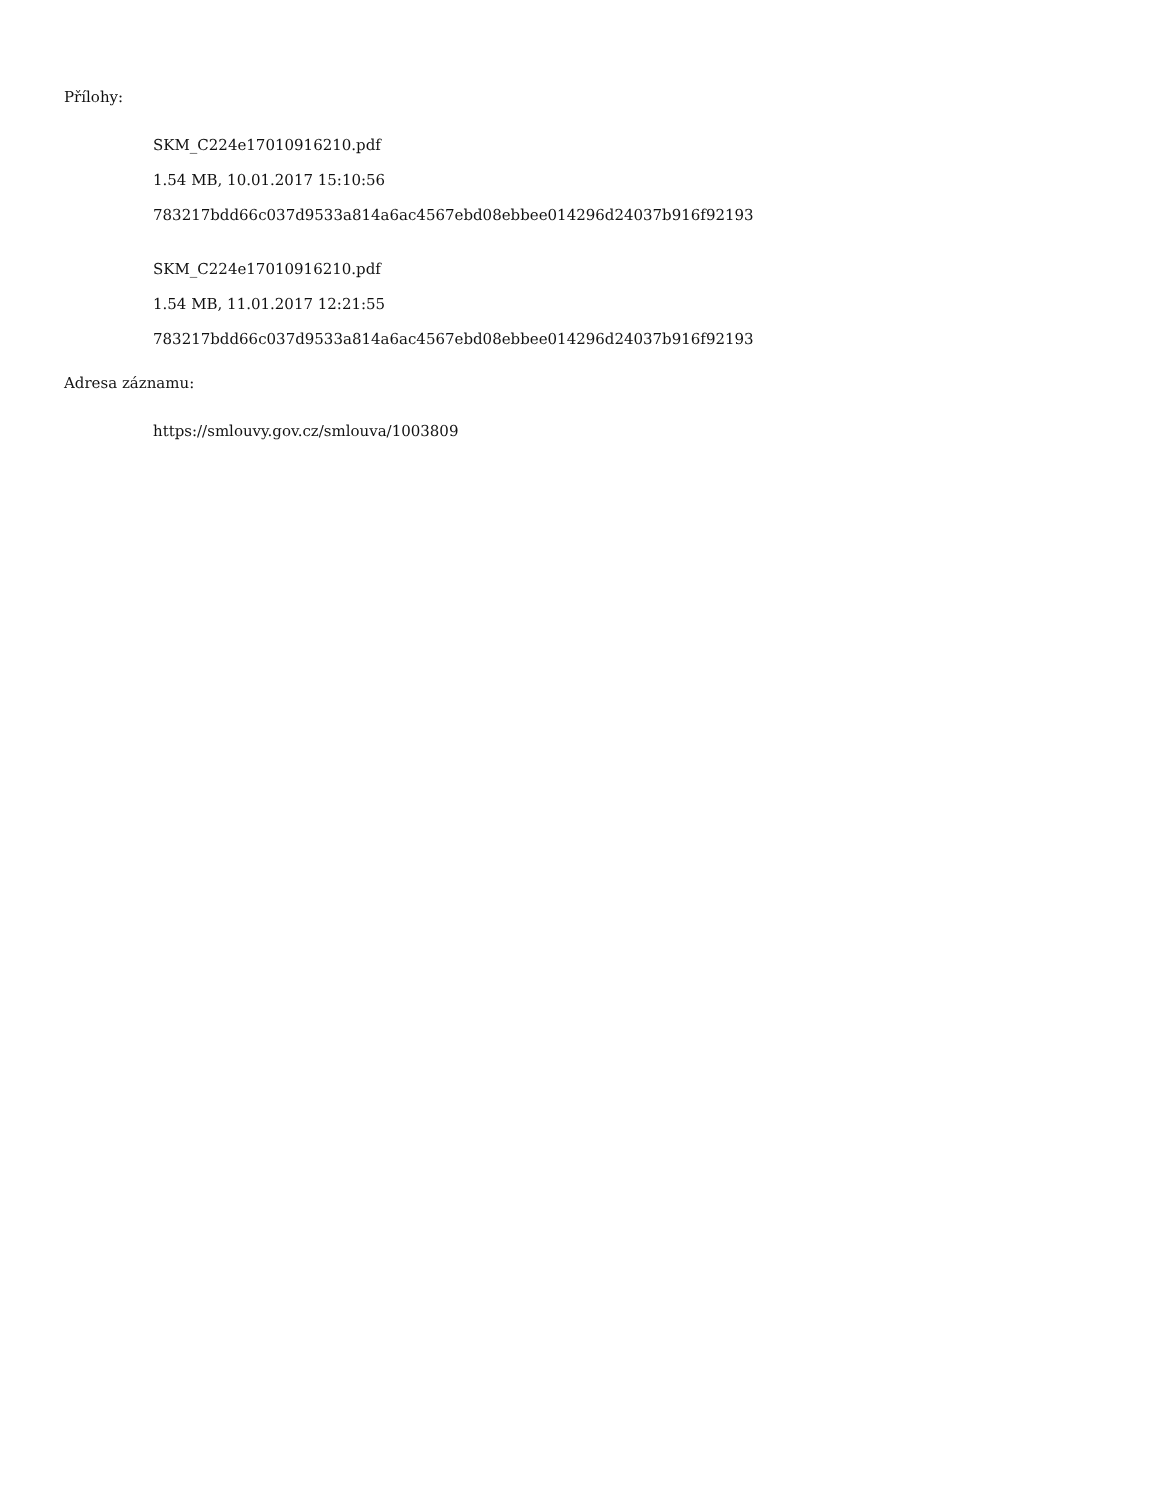Přílohy:
SKM_C224e17010916210.pdf
1.54 MB, 10.01.2017 15:10:56
783217bdd66c037d9533a814a6ac4567ebd08ebbee014296d24037b916f92193
SKM_C224e17010916210.pdf
1.54 MB, 11.01.2017 12:21:55
783217bdd66c037d9533a814a6ac4567ebd08ebbee014296d24037b916f92193
Adresa záznamu:
https://smlouvy.gov.cz/smlouva/1003809